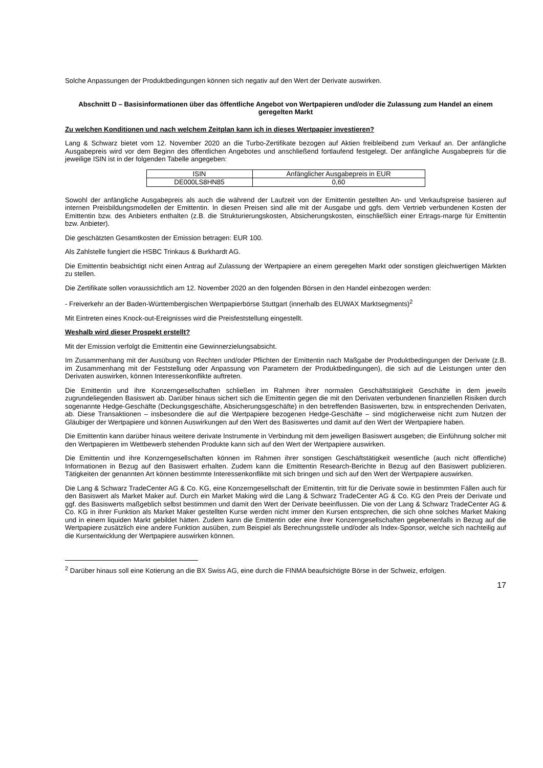Solche Anpassungen der Produktbedingungen können sich negativ auf den Wert der Derivate auswirken.
Abschnitt D – Basisinformationen über das öffentliche Angebot von Wertpapieren und/oder die Zulassung zum Handel an einem geregelten Markt
Zu welchen Konditionen und nach welchem Zeitplan kann ich in dieses Wertpapier investieren?
Lang & Schwarz bietet vom 12. November 2020 an die Turbo-Zertifikate bezogen auf Aktien freibleibend zum Verkauf an. Der anfängliche Ausgabepreis wird vor dem Beginn des öffentlichen Angebotes und anschließend fortlaufend festgelegt. Der anfängliche Ausgabepreis für die jeweilige ISIN ist in der folgenden Tabelle angegeben:
| ISIN | Anfänglicher Ausgabepreis in EUR |
| DE000LS8HN85 | 0,60 |
Sowohl der anfängliche Ausgabepreis als auch die während der Laufzeit von der Emittentin gestellten An- und Verkaufspreise basieren auf internen Preisbildungsmodellen der Emittentin. In diesen Preisen sind alle mit der Ausgabe und ggfs. dem Vertrieb verbundenen Kosten der Emittentin bzw. des Anbieters enthalten (z.B. die Strukturierungskosten, Absicherungskosten, einschließlich einer Ertrags-marge für Emittentin bzw. Anbieter).
Die geschätzten Gesamtkosten der Emission betragen: EUR 100.
Als Zahlstelle fungiert die HSBC Trinkaus & Burkhardt AG.
Die Emittentin beabsichtigt nicht einen Antrag auf Zulassung der Wertpapiere an einem geregelten Markt oder sonstigen gleichwertigen Märkten zu stellen.
Die Zertifikate sollen voraussichtlich am 12. November 2020 an den folgenden Börsen in den Handel einbezogen werden:
- Freiverkehr an der Baden-Württembergischen Wertpapierbörse Stuttgart (innerhalb des EUWAX Marktsegments)<sup>2</sup>
Mit Eintreten eines Knock-out-Ereignisses wird die Preisfeststellung eingestellt.
Weshalb wird dieser Prospekt erstellt?
Mit der Emission verfolgt die Emittentin eine Gewinnerzielungsabsicht.
Im Zusammenhang mit der Ausübung von Rechten und/oder Pflichten der Emittentin nach Maßgabe der Produktbedingungen der Derivate (z.B. im Zusammenhang mit der Feststellung oder Anpassung von Parametern der Produktbedingungen), die sich auf die Leistungen unter den Derivaten auswirken, können Interessenkonflikte auftreten.
Die Emittentin und ihre Konzerngesellschaften schließen im Rahmen ihrer normalen Geschäftstätigkeit Geschäfte in dem jeweils zugrundeliegenden Basiswert ab. Darüber hinaus sichert sich die Emittentin gegen die mit den Derivaten verbundenen finanziellen Risiken durch sogenannte Hedge-Geschäfte (Deckungsgeschäfte, Absicherungsgeschäfte) in den betreffenden Basiswerten, bzw. in entsprechenden Derivaten, ab. Diese Transaktionen – insbesondere die auf die Wertpapiere bezogenen Hedge-Geschäfte – sind möglicherweise nicht zum Nutzen der Gläubiger der Wertpapiere und können Auswirkungen auf den Wert des Basiswertes und damit auf den Wert der Wertpapiere haben.
Die Emittentin kann darüber hinaus weitere derivate Instrumente in Verbindung mit dem jeweiligen Basiswert ausgeben; die Einführung solcher mit den Wertpapieren im Wettbewerb stehenden Produkte kann sich auf den Wert der Wertpapiere auswirken.
Die Emittentin und ihre Konzerngesellschaften können im Rahmen ihrer sonstigen Geschäftstätigkeit wesentliche (auch nicht öffentliche) Informationen in Bezug auf den Basiswert erhalten. Zudem kann die Emittentin Research-Berichte in Bezug auf den Basiswert publizieren. Tätigkeiten der genannten Art können bestimmte Interessenkonflikte mit sich bringen und sich auf den Wert der Wertpapiere auswirken.
Die Lang & Schwarz TradeCenter AG & Co. KG, eine Konzerngesellschaft der Emittentin, tritt für die Derivate sowie in bestimmten Fällen auch für den Basiswert als Market Maker auf. Durch ein Market Making wird die Lang & Schwarz TradeCenter AG & Co. KG den Preis der Derivate und ggf. des Basiswerts maßgeblich selbst bestimmen und damit den Wert der Derivate beeinflussen. Die von der Lang & Schwarz TradeCenter AG & Co. KG in ihrer Funktion als Market Maker gestellten Kurse werden nicht immer den Kursen entsprechen, die sich ohne solches Market Making und in einem liquiden Markt gebildet hätten. Zudem kann die Emittentin oder eine ihrer Konzerngesellschaften gegebenenfalls in Bezug auf die Wertpapiere zusätzlich eine andere Funktion ausüben, zum Beispiel als Berechnungsstelle und/oder als Index-Sponsor, welche sich nachteilig auf die Kursentwicklung der Wertpapiere auswirken können.
<sup>2</sup> Darüber hinaus soll eine Kotierung an die BX Swiss AG, eine durch die FINMA beaufsichtigte Börse in der Schweiz, erfolgen.
17